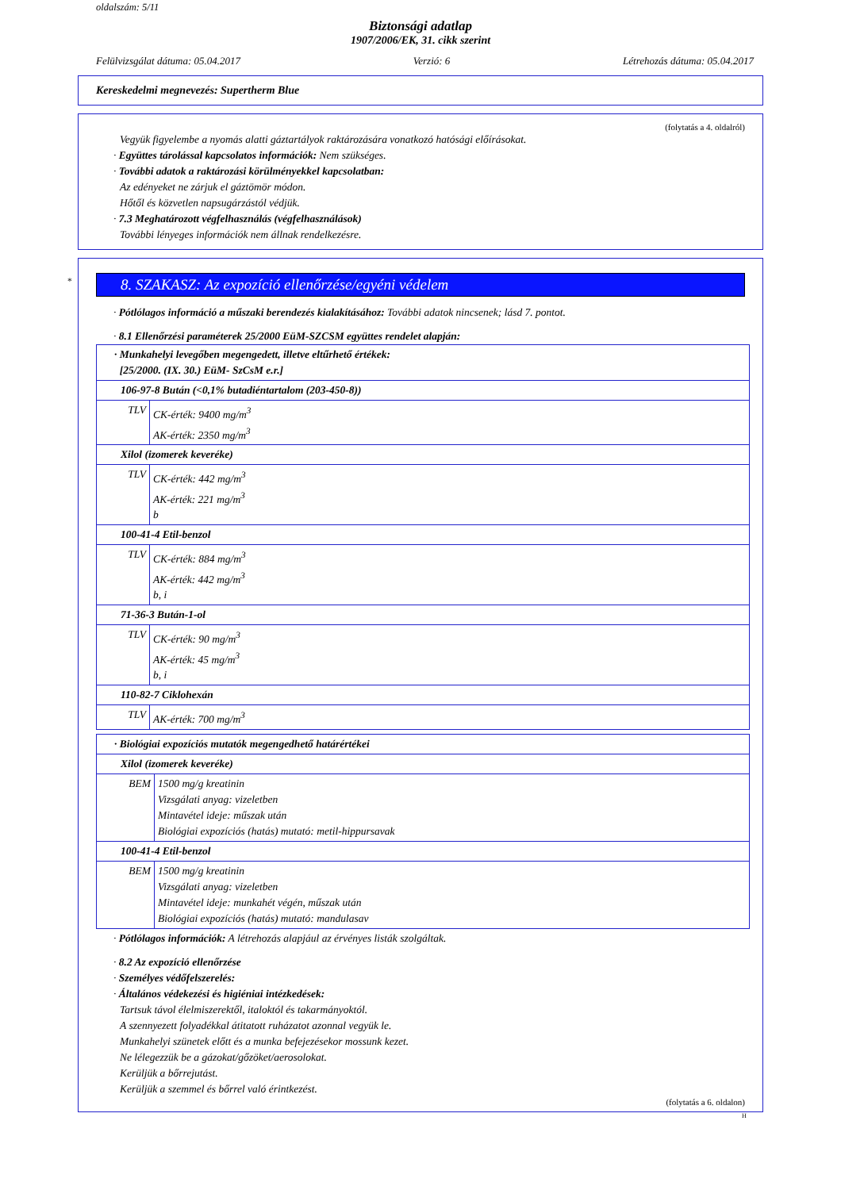oldalszám: 5/11
Biztonsági adatlap
1907/2006/EK, 31. cikk szerint
Felülvizsgálat dátuma: 05.04.2017 Verzió: 6 Létrehozás dátuma: 05.04.2017
Kereskedelmi megnevezés: Supertherm Blue
(folytatás a 4. oldalról)
Vegyük figyelembe a nyomás alatti gáztartályok raktározására vonatkozó hatósági előírásokat.
· Együttes tárolással kapcsolatos információk: Nem szükséges.
· További adatok a raktározási körülményekkel kapcsolatban:
Az edényeket ne zárjuk el gáztömör módon.
Hőtől és közvetlen napsugárzástól védjük.
· 7.3 Meghatározott végfelhasználás (végfelhasználások)
További lényeges információk nem állnak rendelkezésre.
*
8. SZAKASZ: Az expozíció ellenőrzése/egyéni védelem
· Pótlólagos információ a műszaki berendezés kialakításához: További adatok nincsenek; lásd 7. pontot.
· 8.1 Ellenőrzési paraméterek 25/2000 EüM-SZCSM együttes rendelet alapján:
| · Munkahelyi levegőben megengedett, illetve eltűrhető értékek: [25/2000. (IX. 30.) EüM- SzCsM e.r.] | |
| 106-97-8 Bután (<0,1% butadiéntartalom (203-450-8)) | |
| TLV | CK-érték: 9400 mg/m<sup>3</sup> AK-érték: 2350 mg/m<sup>3</sup> |
| Xilol (izomerek keveréke) | |
| TLV | CK-érték: 442 mg/m<sup>3</sup> AK-érték: 221 mg/m<sup>3</sup> b |
| 100-41-4 Etil-benzol | |
| TLV | CK-érték: 884 mg/m<sup>3</sup> AK-érték: 442 mg/m<sup>3</sup> b, i |
| 71-36-3 Bután-1-ol | |
| TLV | CK-érték: 90 mg/m<sup>3</sup> AK-érték: 45 mg/m<sup>3</sup> b, i |
| 110-82-7 Ciklohexán | |
| TLV | AK-érték: 700 mg/m<sup>3</sup> |
| · Biológiai expozíciós mutatók megengedhető határértékei | |
| Xilol (izomerek keveréke) | |
| BEM | 1500 mg/g kreatinin Vizsgálati anyag: vizeletben Mintavétel ideje: műszak után Biológiai expozíciós (hatás) mutató: metil-hippursavak |
| 100-41-4 Etil-benzol | |
| BEM | 1500 mg/g kreatinin Vizsgálati anyag: vizeletben Mintavétel ideje: munkahét végén, műszak után Biológiai expozíciós (hatás) mutató: mandulasav |
· Pótlólagos információk: A létrehozás alapjául az érvényes listák szolgáltak.
· 8.2 Az expozíció ellenőrzése
· Személyes védőfelszerelés:
· Általános védekezési és higiéniai intézkedések:
Tartsuk távol élelmiszerektől, italoktól és takarmányoktól.
A szennyezett folyadékkal átitatott ruházatot azonnal vegyük le.
Munkahelyi szünetek előtt és a munka befejezésekor mossunk kezet.
Ne lélegezzük be a gázokat/gőzöket/aerosolokat.
Kerüljük a bőrrejutást.
Kerüljük a szemmel és bőrrel való érintkezést.
(folytatás a 6. oldalon)
H